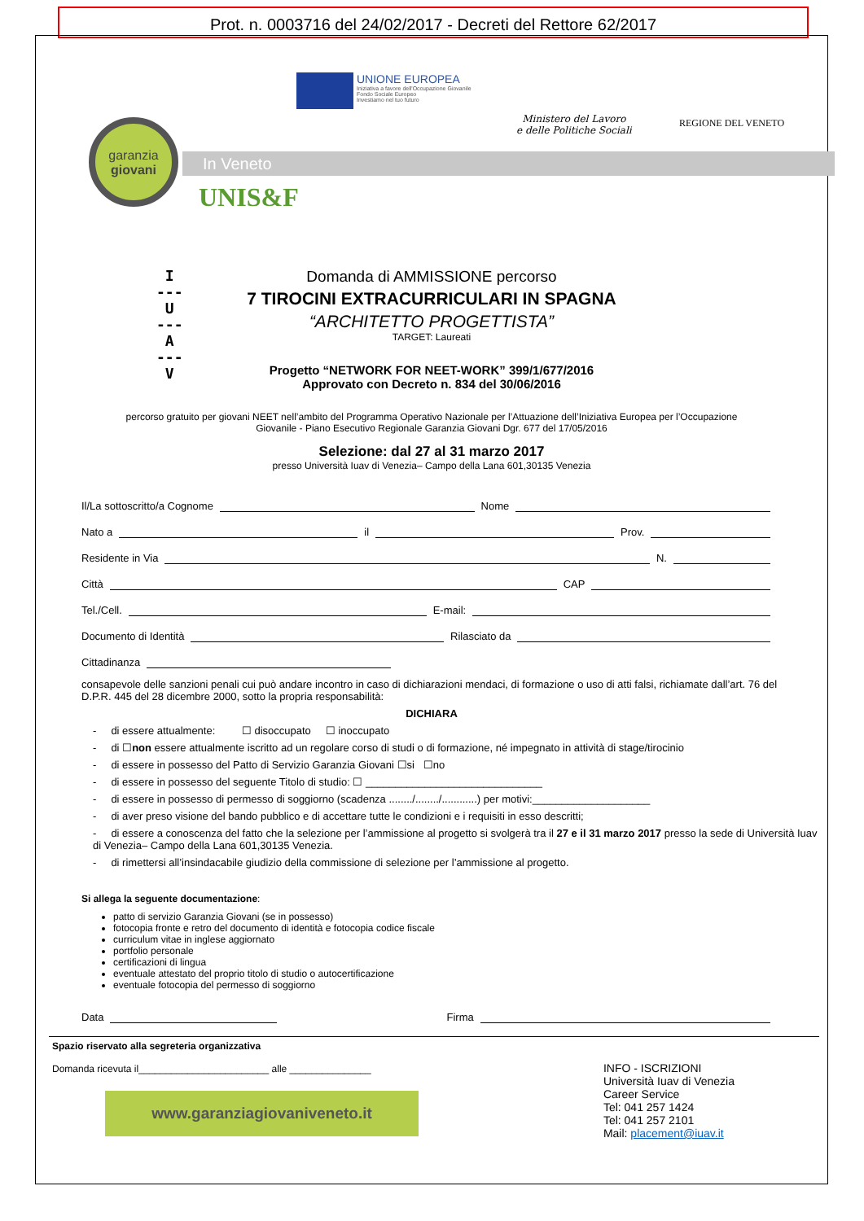Prot. n. 0003716 del 24/02/2017 - Decreti del Rettore 62/2017
UNIONE EUROPEA Iniziativa a favore dell'Occupazione Giovanile Fondo Sociale Europeo Investiamo nel tuo futuro
Ministero del Lavoro
e delle Politiche Sociali
REGIONE DEL VENETO
In Veneto
garanzia
giovani
UNIS&F
I
---
U
---
A
---
V
Domanda di AMMISSIONE percorso
7 TIROCINI EXTRACURRICULARI IN SPAGNA
“ARCHITETTO PROGETTISTA”
TARGET: Laureati
Progetto “NETWORK FOR NEET-WORK” 399/1/677/2016
Approvato con Decreto n. 834 del 30/06/2016
percorso gratuito per giovani NEET nell’ambito del Programma Operativo Nazionale per l’Attuazione dell’Iniziativa Europea per l’Occupazione
Giovanile - Piano Esecutivo Regionale Garanzia Giovani Dgr. 677 del 17/05/2016
Selezione: dal 27 al 31 marzo 2017
presso Università Iuav di Venezia– Campo della Lana 601,30135 Venezia
Il/La sottoscritto/a Cognome Nome
Nato a il Prov.
Residente in Via N.
Città CAP
Tel./Cell. E-mail:
Documento di Identità Rilasciato da
Cittadinanza
consapevole delle sanzioni penali cui può andare incontro in caso di dichiarazioni mendaci, di formazione o uso di atti falsi, richiamate dall’art. 76 del D.P.R. 445 del 28 dicembre 2000, sotto la propria responsabilità:
DICHIARA
- di essere attualmente: ☐ disoccupato ☐ inoccupato
- di ☐non essere attualmente iscritto ad un regolare corso di studi o di formazione, né impegnato in attività di stage/tirocinio
- di essere in possesso del Patto di Servizio Garanzia Giovani ☐si ☐no
- di essere in possesso del seguente Titolo di studio: ☐ ______________________________
- di essere in possesso di permesso di soggiorno (scadenza ......../......../............) per motivi:____________________
- di aver preso visione del bando pubblico e di accettare tutte le condizioni e i requisiti in esso descritti;
- di essere a conoscenza del fatto che la selezione per l’ammissione al progetto si svolgerà tra il 27 e il 31 marzo 2017 presso la sede di Università Iuav di Venezia– Campo della Lana 601,30135 Venezia.
- di rimettersi all’insindacabile giudizio della commissione di selezione per l’ammissione al progetto.
Si allega la seguente documentazione:
patto di servizio Garanzia Giovani (se in possesso)
fotocopia fronte e retro del documento di identità e fotocopia codice fiscale
curriculum vitae in inglese aggiornato
portfolio personale
certificazioni di lingua
eventuale attestato del proprio titolo di studio o autocertificazione
eventuale fotocopia del permesso di soggiorno
Data Firma
Spazio riservato alla segreteria organizzativa
Domanda ricevuta il________________________ alle _______________
www.garanziagiovaniveneto.it
INFO - ISCRIZIONI
Università Iuav di Venezia
Career Service
Tel: 041 257 1424
Tel: 041 257 2101
Mail: placement@iuav.it